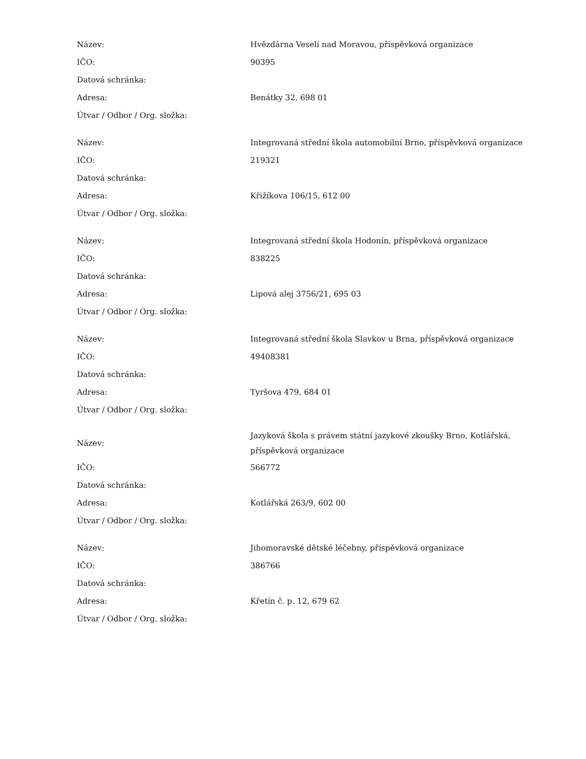| Název: | Hvězdárna Veselí nad Moravou, příspěvková organizace |
| IČO: | 90395 |
| Datová schránka: | |
| Adresa: | Benátky 32, 698 01 |
| Útvar / Odbor / Org. složka: | |
| Název: | Integrovaná střední škola automobilní Brno, příspěvková organizace |
| IČO: | 219321 |
| Datová schránka: | |
| Adresa: | Křižíkova 106/15, 612 00 |
| Útvar / Odbor / Org. složka: | |
| Název: | Integrovaná střední škola Hodonín, příspěvková organizace |
| IČO: | 838225 |
| Datová schránka: | |
| Adresa: | Lipová alej 3756/21, 695 03 |
| Útvar / Odbor / Org. složka: | |
| Název: | Integrovaná střední škola Slavkov u Brna, příspěvková organizace |
| IČO: | 49408381 |
| Datová schránka: | |
| Adresa: | Tyršova 479, 684 01 |
| Útvar / Odbor / Org. složka: | |
| Název: | Jazyková škola s právem státní jazykové zkoušky Brno, Kotlářská, příspěvková organizace |
| IČO: | 566772 |
| Datová schránka: | |
| Adresa: | Kotlářská 263/9, 602 00 |
| Útvar / Odbor / Org. složka: | |
| Název: | Jihomoravské dětské léčebny, příspěvková organizace |
| IČO: | 386766 |
| Datová schránka: | |
| Adresa: | Křetín č. p. 12, 679 62 |
| Útvar / Odbor / Org. složka: | |